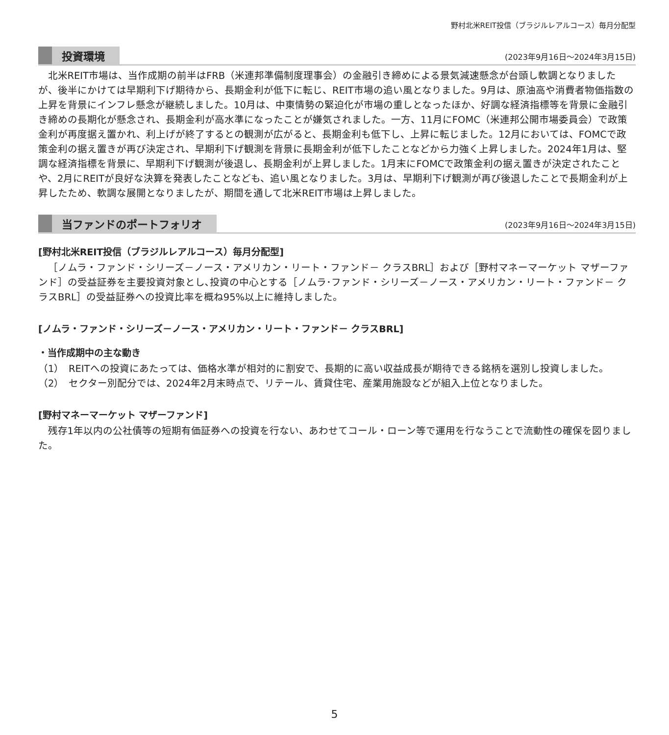野村北米REIT投信（ブラジルレアルコース）毎月分配型
投資環境
(2023年9月16日～2024年3月15日)
北米REIT市場は、当作成期の前半はFRB（米連邦準備制度理事会）の金融引き締めによる景気減速懸念が台頭し軟調となりましたが、後半にかけては早期利下げ期待から、長期金利が低下に転じ、REIT市場の追い風となりました。9月は、原油高や消費者物価指数の上昇を背景にインフレ懸念が継続しました。10月は、中東情勢の緊迫化が市場の重しとなったほか、好調な経済指標等を背景に金融引き締めの長期化が懸念され、長期金利が高水準になったことが嫌気されました。一方、11月にFOMC（米連邦公開市場委員会）で政策金利が再度据え置かれ、利上げが終了するとの観測が広がると、長期金利も低下し、上昇に転じました。12月においては、FOMCで政策金利の据え置きが再び決定され、早期利下げ観測を背景に長期金利が低下したことなどから力強く上昇しました。2024年1月は、堅調な経済指標を背景に、早期利下げ観測が後退し、長期金利が上昇しました。1月末にFOMCで政策金利の据え置きが決定されたことや、2月にREITが良好な決算を発表したことなども、追い風となりました。3月は、早期利下げ観測が再び後退したことで長期金利が上昇したため、軟調な展開となりましたが、期間を通して北米REIT市場は上昇しました。
当ファンドのポートフォリオ
(2023年9月16日～2024年3月15日)
[野村北米REIT投信（ブラジルレアルコース）毎月分配型]
［ノムラ・ファンド・シリーズ－ノース・アメリカン・リート・ファンド－ クラスBRL］および［野村マネーマーケット マザーファンド］の受益証券を主要投資対象とし､投資の中心とする［ノムラ･ファンド・シリーズ－ノース・アメリカン・リート・ファンド－ クラスBRL］の受益証券への投資比率を概ね95%以上に維持しました。
[ノムラ・ファンド・シリーズ－ノース・アメリカン・リート・ファンド－ クラスBRL]
・当作成期中の主な動き
（1） REITへの投資にあたっては、価格水準が相対的に割安で、長期的に高い収益成長が期待できる銘柄を選別し投資しました。
（2） セクター別配分では、2024年2月末時点で、リテール、賃貸住宅、産業用施設などが組入上位となりました。
[野村マネーマーケット マザーファンド]
残存1年以内の公社債等の短期有価証券への投資を行ない、あわせてコール・ローン等で運用を行なうことで流動性の確保を図りました。
5